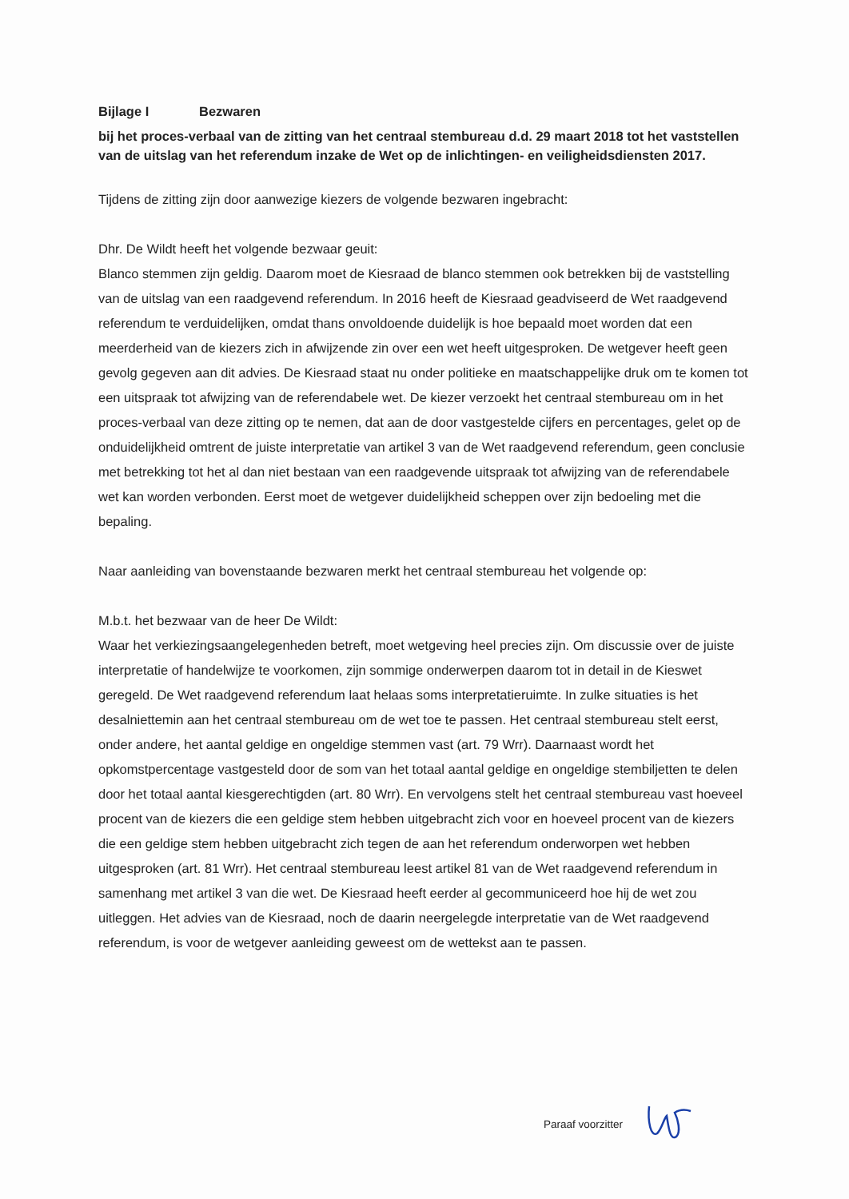Bijlage I Bezwaren
bij het proces-verbaal van de zitting van het centraal stembureau d.d. 29 maart 2018 tot het vaststellen van de uitslag van het referendum inzake de Wet op de inlichtingen- en veiligheidsdiensten 2017.
Tijdens de zitting zijn door aanwezige kiezers de volgende bezwaren ingebracht:
Dhr. De Wildt heeft het volgende bezwaar geuit:
Blanco stemmen zijn geldig. Daarom moet de Kiesraad de blanco stemmen ook betrekken bij de vaststelling van de uitslag van een raadgevend referendum. In 2016 heeft de Kiesraad geadviseerd de Wet raadgevend referendum te verduidelijken, omdat thans onvoldoende duidelijk is hoe bepaald moet worden dat een meerderheid van de kiezers zich in afwijzende zin over een wet heeft uitgesproken. De wetgever heeft geen gevolg gegeven aan dit advies. De Kiesraad staat nu onder politieke en maatschappelijke druk om te komen tot een uitspraak tot afwijzing van de referendabele wet. De kiezer verzoekt het centraal stembureau om in het proces-verbaal van deze zitting op te nemen, dat aan de door vastgestelde cijfers en percentages, gelet op de onduidelijkheid omtrent de juiste interpretatie van artikel 3 van de Wet raadgevend referendum, geen conclusie met betrekking tot het al dan niet bestaan van een raadgevende uitspraak tot afwijzing van de referendabele wet kan worden verbonden. Eerst moet de wetgever duidelijkheid scheppen over zijn bedoeling met die bepaling.
Naar aanleiding van bovenstaande bezwaren merkt het centraal stembureau het volgende op:
M.b.t. het bezwaar van de heer De Wildt:
Waar het verkiezingsaangelegenheden betreft, moet wetgeving heel precies zijn. Om discussie over de juiste interpretatie of handelwijze te voorkomen, zijn sommige onderwerpen daarom tot in detail in de Kieswet geregeld. De Wet raadgevend referendum laat helaas soms interpretatieruimte. In zulke situaties is het desalniettemin aan het centraal stembureau om de wet toe te passen. Het centraal stembureau stelt eerst, onder andere, het aantal geldige en ongeldige stemmen vast (art. 79 Wrr). Daarnaast wordt het opkomstpercentage vastgesteld door de som van het totaal aantal geldige en ongeldige stembiljetten te delen door het totaal aantal kiesgerechtigden (art. 80 Wrr). En vervolgens stelt het centraal stembureau vast hoeveel procent van de kiezers die een geldige stem hebben uitgebracht zich voor en hoeveel procent van de kiezers die een geldige stem hebben uitgebracht zich tegen de aan het referendum onderworpen wet hebben uitgesproken (art. 81 Wrr). Het centraal stembureau leest artikel 81 van de Wet raadgevend referendum in samenhang met artikel 3 van die wet. De Kiesraad heeft eerder al gecommuniceerd hoe hij de wet zou uitleggen. Het advies van de Kiesraad, noch de daarin neergelegde interpretatie van de Wet raadgevend referendum, is voor de wetgever aanleiding geweest om de wettekst aan te passen.
Paraaf voorzitter